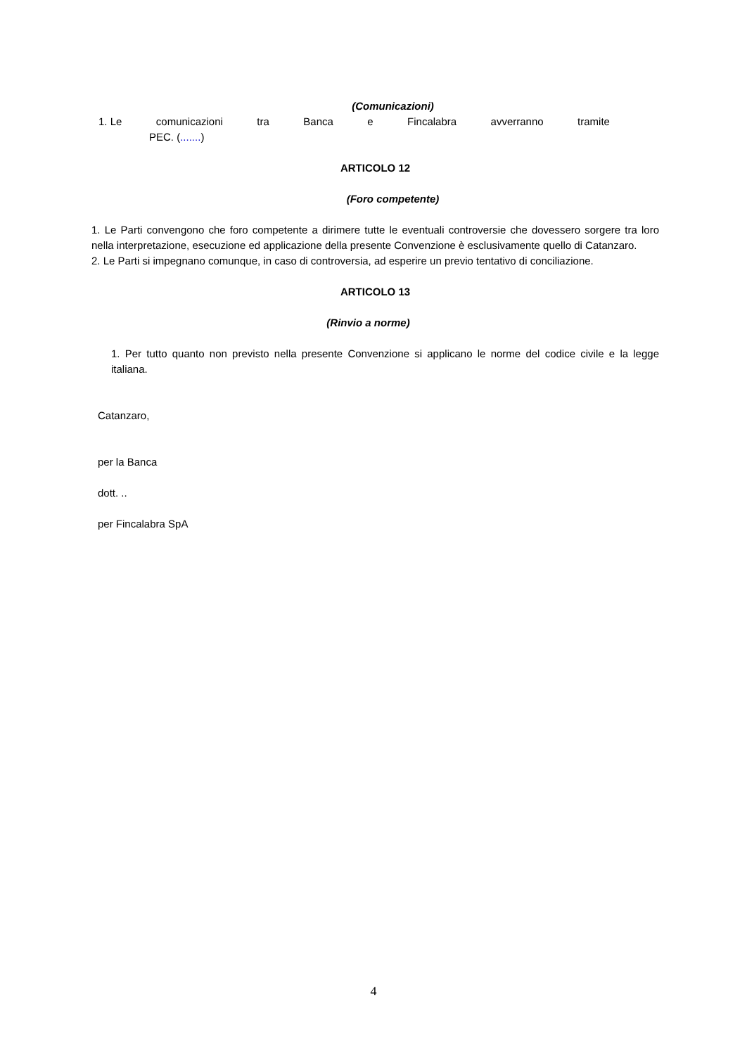(Comunicazioni)
1. Le comunicazioni tra Banca e Fincalabra avverranno tramite
PEC. (.......)
ARTICOLO 12
(Foro competente)
1. Le Parti convengono che foro competente a dirimere tutte le eventuali controversie che dovessero sorgere tra loro nella interpretazione, esecuzione ed applicazione della presente Convenzione è esclusivamente quello di Catanzaro.
2. Le Parti si impegnano comunque, in caso di controversia, ad esperire un previo tentativo di conciliazione.
ARTICOLO 13
(Rinvio a norme)
1. Per tutto quanto non previsto nella presente Convenzione si applicano le norme del codice civile e la legge italiana.
Catanzaro,
per la Banca
dott. ..
per Fincalabra SpA
4